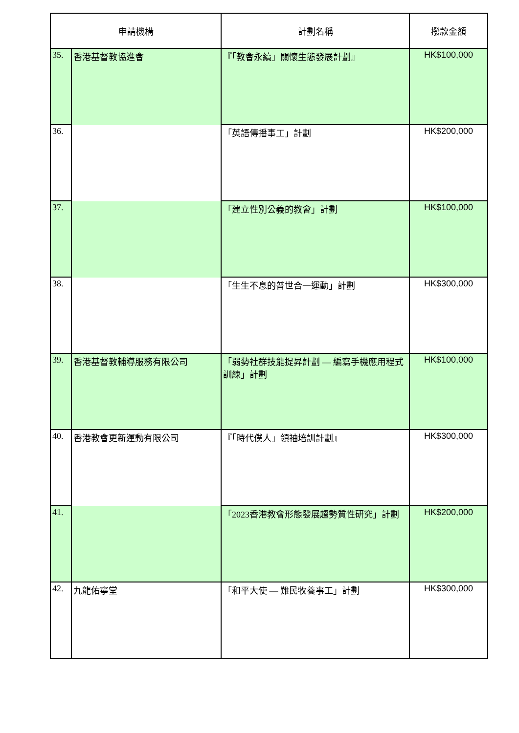| 申請機構 | | 計劃名稱 | 撥款金額 |
| --- | --- | --- | --- |
| 35. | 香港基督教協進會 | 『「教會永續」關懷生態發展計劃』 | HK$100,000 |
| 36. | | 「英語傳播事工」計劃 | HK$200,000 |
| 37. | | 「建立性別公義的教會」計劃 | HK$100,000 |
| 38. | | 「生生不息的普世合一運動」計劃 | HK$300,000 |
| 39. | 香港基督教輔導服務有限公司 | 「弱勢社群技能提昇計劃 — 編寫手機應用程式訓練」計劃 | HK$100,000 |
| 40. | 香港教會更新運動有限公司 | 『「時代僕人」領袖培訓計劃』 | HK$300,000 |
| 41. | | 「2023香港教會形態發展趨勢質性研究」計劃 | HK$200,000 |
| 42. | 九龍佑寧堂 | 「和平大使 — 難民牧養事工」計劃 | HK$300,000 |